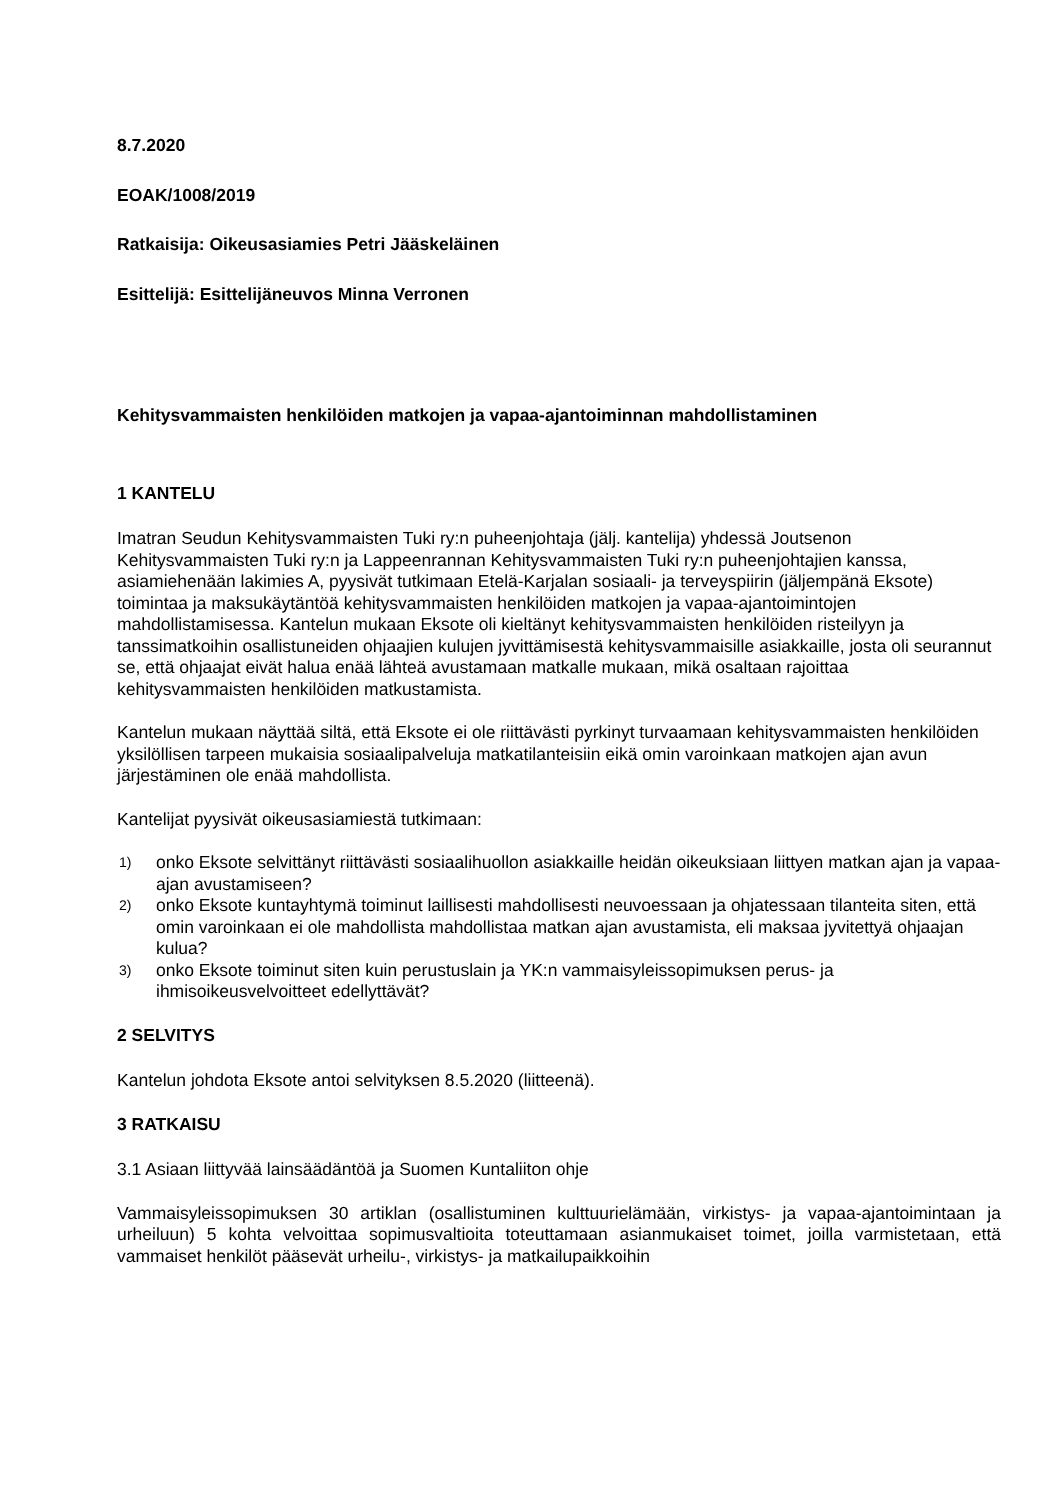8.7.2020
EOAK/1008/2019
Ratkaisija: Oikeusasiamies Petri Jääskeläinen
Esittelijä: Esittelijäneuvos Minna Verronen
Kehitysvammaisten henkilöiden matkojen ja vapaa-ajantoiminnan mahdollistaminen
1 KANTELU
Imatran Seudun Kehitysvammaisten Tuki ry:n puheenjohtaja (jälj. kantelija) yhdessä Joutse­non Kehitysvammaisten Tuki ry:n ja Lappeenrannan Kehitysvammaisten Tuki ry:n puheenjoh­tajien kanssa, asiamiehenään lakimies A, pyysivät tutkimaan Etelä-Karjalan sosiaali- ja ter­veyspiirin (jäljempänä Eksote) toimintaa ja maksukäytäntöä kehitysvammaisten henkilöiden matkojen ja vapaa-ajantoimintojen mahdollistamisessa. Kantelun mukaan Eksote oli kieltänyt kehitysvammaisten henkilöiden risteilyyn ja tanssimatkoihin osallistuneiden ohjaajien kulujen jyvittämisestä kehitysvammaisille asiakkaille, josta oli seurannut se, että ohjaajat eivät halua enää lähteä avustamaan matkalle mukaan, mikä osaltaan rajoittaa kehitysvammaisten henki­löiden matkustamista.
Kantelun mukaan näyttää siltä, että Eksote ei ole riittävästi pyrkinyt turvaamaan kehitysvam­maisten henkilöiden yksilöllisen tarpeen mukaisia sosiaalipalveluja matkatilanteisiin eikä omin varoinkaan matkojen ajan avun järjestäminen ole enää mahdollista.
Kantelijat pyysivät oikeusasiamiestä tutkimaan:
1)
onko Eksote selvittänyt riittävästi sosiaalihuollon asiakkaille heidän oikeuksiaan liittyen matkan ajan ja vapaa-ajan avustamiseen?
2)
onko Eksote kuntayhtymä toiminut laillisesti mahdollisesti neuvoessaan ja ohjatessaan ti­lanteita siten, että omin varoinkaan ei ole mahdollista mahdollistaa matkan ajan avusta­mista, eli maksaa jyvitettyä ohjaajan kulua?
3)
onko Eksote toiminut siten kuin perustuslain ja YK:n vammaisyleissopimuksen perus- ja ihmisoikeusvelvoitteet edellyttävät?
2 SELVITYS
Kantelun johdota Eksote antoi selvityksen 8.5.2020 (liitteenä).
3 RATKAISU
3.1 Asiaan liittyvää lainsäädäntöä ja Suomen Kuntaliiton ohje
Vammaisyleissopimuksen 30 artiklan (osallistuminen kulttuurielämään, virkistys- ja vapaa-ajan­toimintaan ja urheiluun) 5 kohta velvoittaa sopimusvaltioita toteuttamaan asianmukaiset toimet, joilla varmistetaan, että vammaiset henkilöt pääsevät urheilu-, virkistys- ja matkailupaikkoihin